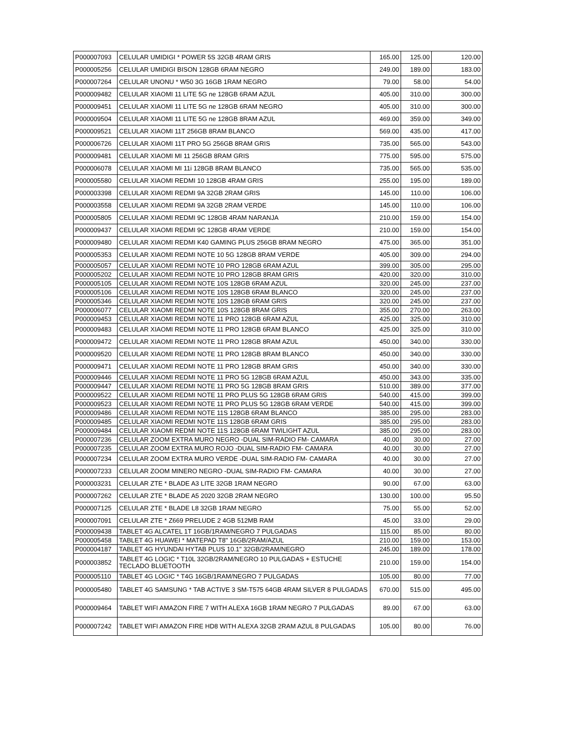| P000007093 | CELULAR UMIDIGI * POWER 5S 32GB 4RAM GRIS | 165.00 | 125.00 | 120.00 |
| P000005256 | CELULAR UMIDIGI BISON 128GB 6RAM NEGRO | 249.00 | 189.00 | 183.00 |
| P000007264 | CELULAR UNONU * W50 3G 16GB 1RAM NEGRO | 79.00 | 58.00 | 54.00 |
| P000009482 | CELULAR XIAOMI 11 LITE 5G ne 128GB 6RAM AZUL | 405.00 | 310.00 | 300.00 |
| P000009451 | CELULAR XIAOMI 11 LITE 5G ne 128GB 6RAM NEGRO | 405.00 | 310.00 | 300.00 |
| P000009504 | CELULAR XIAOMI 11 LITE 5G ne 128GB 8RAM AZUL | 469.00 | 359.00 | 349.00 |
| P000009521 | CELULAR XIAOMI 11T 256GB 8RAM BLANCO | 569.00 | 435.00 | 417.00 |
| P000006726 | CELULAR XIAOMI 11T PRO 5G 256GB 8RAM GRIS | 735.00 | 565.00 | 543.00 |
| P000009481 | CELULAR XIAOMI MI 11 256GB 8RAM GRIS | 775.00 | 595.00 | 575.00 |
| P000006078 | CELULAR XIAOMI MI 11i 128GB 8RAM BLANCO | 735.00 | 565.00 | 535.00 |
| P000005580 | CELULAR XIAOMI REDMI 10 128GB 4RAM GRIS | 255.00 | 195.00 | 189.00 |
| P000003398 | CELULAR XIAOMI REDMI 9A 32GB 2RAM GRIS | 145.00 | 110.00 | 106.00 |
| P000003558 | CELULAR XIAOMI REDMI 9A 32GB 2RAM VERDE | 145.00 | 110.00 | 106.00 |
| P000005805 | CELULAR XIAOMI REDMI 9C 128GB 4RAM NARANJA | 210.00 | 159.00 | 154.00 |
| P000009437 | CELULAR XIAOMI REDMI 9C 128GB 4RAM VERDE | 210.00 | 159.00 | 154.00 |
| P000009480 | CELULAR XIAOMI REDMI K40 GAMING PLUS 256GB 8RAM NEGRO | 475.00 | 365.00 | 351.00 |
| P000005353 | CELULAR XIAOMI REDMI NOTE 10 5G 128GB 8RAM VERDE | 405.00 | 309.00 | 294.00 |
| P000005057 | CELULAR XIAOMI REDMI NOTE 10 PRO 128GB 6RAM AZUL | 399.00 | 305.00 | 295.00 |
| P000005202 | CELULAR XIAOMI REDMI NOTE 10 PRO 128GB 8RAM GRIS | 420.00 | 320.00 | 310.00 |
| P000005105 | CELULAR XIAOMI REDMI NOTE 10S 128GB 6RAM AZUL | 320.00 | 245.00 | 237.00 |
| P000005106 | CELULAR XIAOMI REDMI NOTE 10S 128GB 6RAM BLANCO | 320.00 | 245.00 | 237.00 |
| P000005346 | CELULAR XIAOMI REDMI NOTE 10S 128GB 6RAM GRIS | 320.00 | 245.00 | 237.00 |
| P000006077 | CELULAR XIAOMI REDMI NOTE 10S 128GB 8RAM GRIS | 355.00 | 270.00 | 263.00 |
| P000009453 | CELULAR XIAOMI REDMI NOTE 11 PRO 128GB 6RAM AZUL | 425.00 | 325.00 | 310.00 |
| P000009483 | CELULAR XIAOMI REDMI NOTE 11 PRO 128GB 6RAM BLANCO | 425.00 | 325.00 | 310.00 |
| P000009472 | CELULAR XIAOMI REDMI NOTE 11 PRO 128GB 8RAM AZUL | 450.00 | 340.00 | 330.00 |
| P000009520 | CELULAR XIAOMI REDMI NOTE 11 PRO 128GB 8RAM BLANCO | 450.00 | 340.00 | 330.00 |
| P000009471 | CELULAR XIAOMI REDMI NOTE 11 PRO 128GB 8RAM GRIS | 450.00 | 340.00 | 330.00 |
| P000009446 | CELULAR XIAOMI REDMI NOTE 11 PRO 5G 128GB 6RAM AZUL | 450.00 | 343.00 | 335.00 |
| P000009447 | CELULAR XIAOMI REDMI NOTE 11 PRO 5G 128GB 8RAM GRIS | 510.00 | 389.00 | 377.00 |
| P000009522 | CELULAR XIAOMI REDMI NOTE 11 PRO PLUS 5G 128GB 6RAM GRIS | 540.00 | 415.00 | 399.00 |
| P000009523 | CELULAR XIAOMI REDMI NOTE 11 PRO PLUS 5G 128GB 6RAM VERDE | 540.00 | 415.00 | 399.00 |
| P000009486 | CELULAR XIAOMI REDMI NOTE 11S 128GB 6RAM BLANCO | 385.00 | 295.00 | 283.00 |
| P000009485 | CELULAR XIAOMI REDMI NOTE 11S 128GB 6RAM GRIS | 385.00 | 295.00 | 283.00 |
| P000009484 | CELULAR XIAOMI REDMI NOTE 11S 128GB 6RAM TWILIGHT AZUL | 385.00 | 295.00 | 283.00 |
| P000007236 | CELULAR ZOOM EXTRA MURO NEGRO -DUAL SIM-RADIO FM- CAMARA | 40.00 | 30.00 | 27.00 |
| P000007235 | CELULAR ZOOM EXTRA MURO ROJO -DUAL SIM-RADIO FM- CAMARA | 40.00 | 30.00 | 27.00 |
| P000007234 | CELULAR ZOOM EXTRA MURO VERDE -DUAL SIM-RADIO FM- CAMARA | 40.00 | 30.00 | 27.00 |
| P000007233 | CELULAR ZOOM MINERO NEGRO -DUAL SIM-RADIO FM- CAMARA | 40.00 | 30.00 | 27.00 |
| P000003231 | CELULAR ZTE * BLADE A3 LITE 32GB 1RAM NEGRO | 90.00 | 67.00 | 63.00 |
| P000007262 | CELULAR ZTE * BLADE A5 2020 32GB 2RAM NEGRO | 130.00 | 100.00 | 95.50 |
| P000007125 | CELULAR ZTE * BLADE L8 32GB 1RAM NEGRO | 75.00 | 55.00 | 52.00 |
| P000007091 | CELULAR ZTE * Z669 PRELUDE 2 4GB 512MB RAM | 45.00 | 33.00 | 29.00 |
| P000009438 | TABLET 4G ALCATEL 1T 16GB/1RAM/NEGRO 7 PULGADAS | 115.00 | 85.00 | 80.00 |
| P000005458 | TABLET 4G HUAWEI * MATEPAD T8" 16GB/2RAM/AZUL | 210.00 | 159.00 | 153.00 |
| P000004187 | TABLET 4G HYUNDAI HYTAB PLUS 10.1" 32GB/2RAM/NEGRO | 245.00 | 189.00 | 178.00 |
| P000003852 | TABLET 4G LOGIC * T10L 32GB/2RAM/NEGRO 10 PULGADAS + ESTUCHE TECLADO BLUETOOTH | 210.00 | 159.00 | 154.00 |
| P000005110 | TABLET 4G LOGIC * T4G 16GB/1RAM/NEGRO 7 PULGADAS | 105.00 | 80.00 | 77.00 |
| P000005480 | TABLET 4G SAMSUNG * TAB ACTIVE 3 SM-T575 64GB 4RAM SILVER 8 PULGADAS | 670.00 | 515.00 | 495.00 |
| P000009464 | TABLET WIFI AMAZON FIRE 7 WITH ALEXA 16GB 1RAM NEGRO 7 PULGADAS | 89.00 | 67.00 | 63.00 |
| P000007242 | TABLET WIFI AMAZON FIRE HD8 WITH ALEXA 32GB 2RAM AZUL 8 PULGADAS | 105.00 | 80.00 | 76.00 |